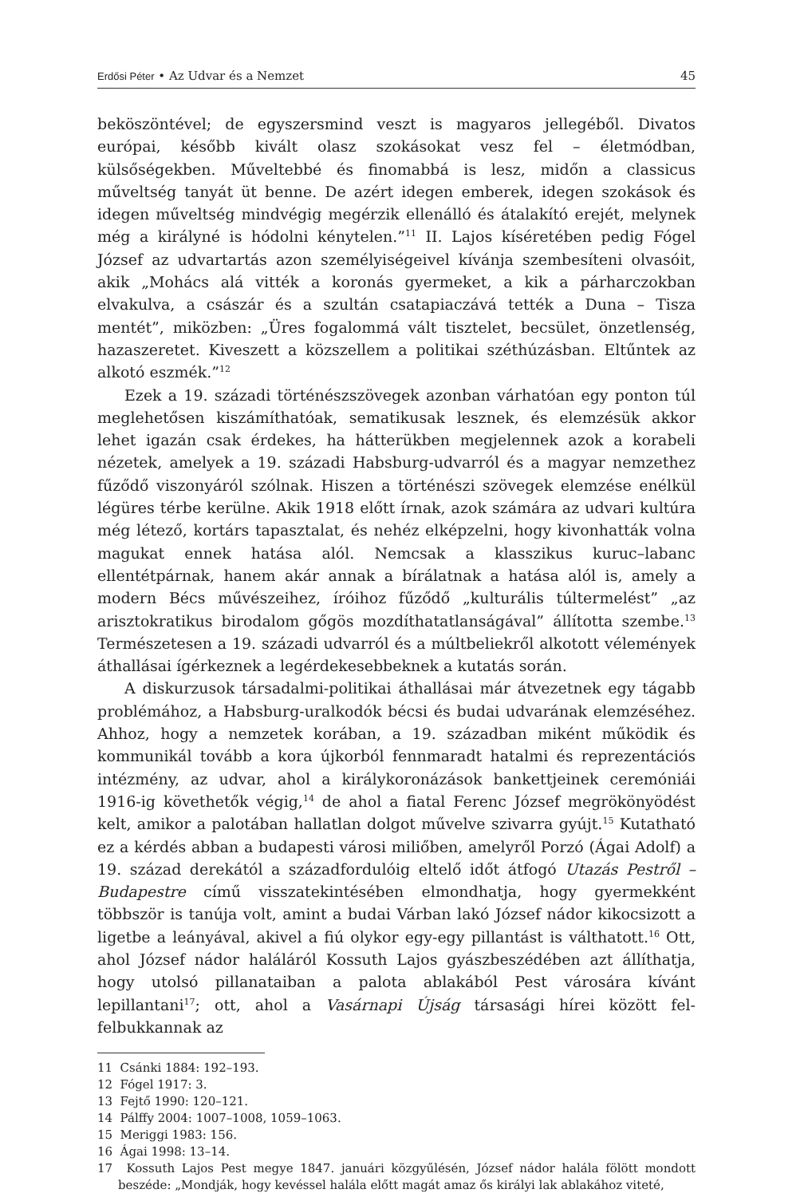Erdősi Péter • Az Udvar és a Nemzet 45
beköszöntével; de egyszersmind veszt is magyaros jellegéből. Divatos európai, később kivált olasz szokásokat vesz fel – életmódban, külsőségekben. Műveltebbé és finomabbá is lesz, midőn a classicus műveltség tanyát üt benne. De azért idegen emberek, idegen szokások és idegen műveltség mindvégig megérzik ellenálló és átalakító erejét, melynek még a királyné is hódolni kénytelen.”<sup>11</sup> II. Lajos kíséretében pedig Fógel József az udvartartás azon személyiségeivel kívánja szembesíteni olvasóit, akik „Mohács alá vitték a koronás gyermeket, a kik a párharczokban elvakulva, a császár és a szultán csatapiaczává tették a Duna – Tisza mentét”, miközben: „Üres fogalommá vált tisztelet, becsület, önzetlenség, hazaszeretet. Kiveszett a közszellem a politikai széthúzásban. Eltűntek az alkotó eszmék.”<sup>12</sup>
Ezek a 19. századi történészszövegek azonban várhatóan egy ponton túl meglehetősen kiszámíthatóak, sematikusak lesznek, és elemzésük akkor lehet igazán csak érdekes, ha hátterükben megjelennek azok a korabeli nézetek, amelyek a 19. századi Habsburg-udvarról és a magyar nemzethez fűződő viszonyáról szólnak. Hiszen a történészi szövegek elemzése enélkül légüres térbe kerülne. Akik 1918 előtt írnak, azok számára az udvari kultúra még létező, kortárs tapasztalat, és nehéz elképzelni, hogy kivonhatták volna magukat ennek hatása alól. Nemcsak a klasszikus kuruc–labanc ellentétpárnak, hanem akár annak a bírálatnak a hatása alól is, amely a modern Bécs művészeihez, íróihoz fűződő „kulturális túltermelést” „az arisztokratikus birodalom gőgös mozdíthatatlanságával” állította szembe.<sup>13</sup> Természetesen a 19. századi udvarról és a múltbeliekről alkotott vélemények áthallásai ígérkeznek a legérdekesebbeknek a kutatás során.
A diskurzusok társadalmi-politikai áthallásai már átvezetnek egy tágabb problémához, a Habsburg-uralkodók bécsi és budai udvarának elemzéséhez. Ahhoz, hogy a nemzetek korában, a 19. században miként működik és kommunikál tovább a kora újkorból fennmaradt hatalmi és reprezentációs intézmény, az udvar, ahol a királykoronázások bankettjeinek ceremóniái 1916-ig követhetők végig,<sup>14</sup> de ahol a fiatal Ferenc József megrökönyödést kelt, amikor a palotában hallatlan dolgot művelve szivarra gyújt.<sup>15</sup> Kutatható ez a kérdés abban a budapesti városi miliőben, amelyről Porzó (Ágai Adolf) a 19. század derekától a századfordulóig eltelő időt átfogó Utazás Pestről – Budapestre című visszatekintésében elmondhatja, hogy gyermekként többször is tanúja volt, amint a budai Várban lakó József nádor kikocsizott a ligetbe a leányával, akivel a fiú olykor egy-egy pillantást is válthatott.<sup>16</sup> Ott, ahol József nádor haláláról Kossuth Lajos gyászbeszédében azt állíthatja, hogy utolsó pillanataiban a palota ablakából Pest városára kívánt lepillantani<sup>17</sup>; ott, ahol a Vasárnapi Újság társasági hírei között fel-felbukkannak az
11 Csánki 1884: 192–193.
12 Fógel 1917: 3.
13 Fejtő 1990: 120–121.
14 Pálffy 2004: 1007–1008, 1059–1063.
15 Meriggi 1983: 156.
16 Ágai 1998: 13–14.
17 Kossuth Lajos Pest megye 1847. januári közgyűlésén, József nádor halála fölött mondott beszéde: „Mondják, hogy kevéssel halála előtt magát amaz ős királyi lak ablakához viteté,